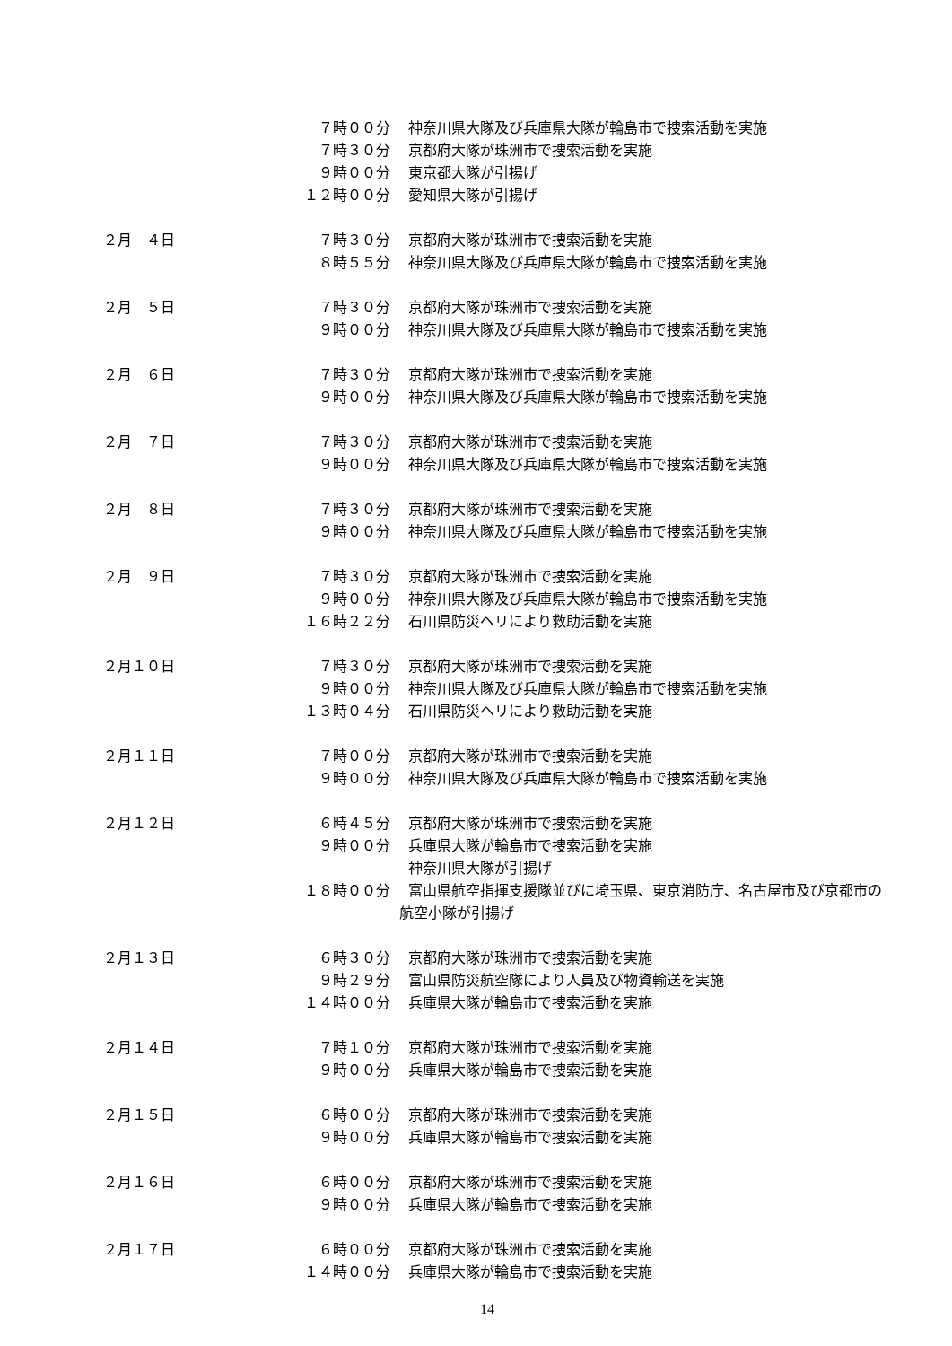７時００分 神奈川県大隊及び兵庫県大隊が輪島市で捜索活動を実施
７時３０分 京都府大隊が珠洲市で捜索活動を実施
９時００分 東京都大隊が引揚げ
１２時００分 愛知県大隊が引揚げ
２月　４日 ７時３０分 京都府大隊が珠洲市で捜索活動を実施
８時５５分 神奈川県大隊及び兵庫県大隊が輪島市で捜索活動を実施
２月　５日 ７時３０分 京都府大隊が珠洲市で捜索活動を実施
９時００分 神奈川県大隊及び兵庫県大隊が輪島市で捜索活動を実施
２月　６日 ７時３０分 京都府大隊が珠洲市で捜索活動を実施
９時００分 神奈川県大隊及び兵庫県大隊が輪島市で捜索活動を実施
２月　７日 ７時３０分 京都府大隊が珠洲市で捜索活動を実施
９時００分 神奈川県大隊及び兵庫県大隊が輪島市で捜索活動を実施
２月　８日 ７時３０分 京都府大隊が珠洲市で捜索活動を実施
９時００分 神奈川県大隊及び兵庫県大隊が輪島市で捜索活動を実施
２月　９日 ７時３０分 京都府大隊が珠洲市で捜索活動を実施
９時００分 神奈川県大隊及び兵庫県大隊が輪島市で捜索活動を実施
１６時２２分 石川県防災ヘリにより救助活動を実施
２月１０日 ７時３０分 京都府大隊が珠洲市で捜索活動を実施
９時００分 神奈川県大隊及び兵庫県大隊が輪島市で捜索活動を実施
１３時０４分 石川県防災ヘリにより救助活動を実施
２月１１日 ７時００分 京都府大隊が珠洲市で捜索活動を実施
９時００分 神奈川県大隊及び兵庫県大隊が輪島市で捜索活動を実施
２月１２日 ６時４５分 京都府大隊が珠洲市で捜索活動を実施
９時００分 兵庫県大隊が輪島市で捜索活動を実施
神奈川県大隊が引揚げ
１８時００分 富山県航空指揮支援隊並びに埼玉県、東京消防庁、名古屋市及び京都市の
航空小隊が引揚げ
２月１３日 ６時３０分 京都府大隊が珠洲市で捜索活動を実施
９時２９分 富山県防災航空隊により人員及び物資輸送を実施
１４時００分 兵庫県大隊が輪島市で捜索活動を実施
２月１４日 ７時１０分 京都府大隊が珠洲市で捜索活動を実施
９時００分 兵庫県大隊が輪島市で捜索活動を実施
２月１５日 ６時００分 京都府大隊が珠洲市で捜索活動を実施
９時００分 兵庫県大隊が輪島市で捜索活動を実施
２月１６日 ６時００分 京都府大隊が珠洲市で捜索活動を実施
９時００分 兵庫県大隊が輪島市で捜索活動を実施
２月１７日 ６時００分 京都府大隊が珠洲市で捜索活動を実施
１４時００分 兵庫県大隊が輪島市で捜索活動を実施
14